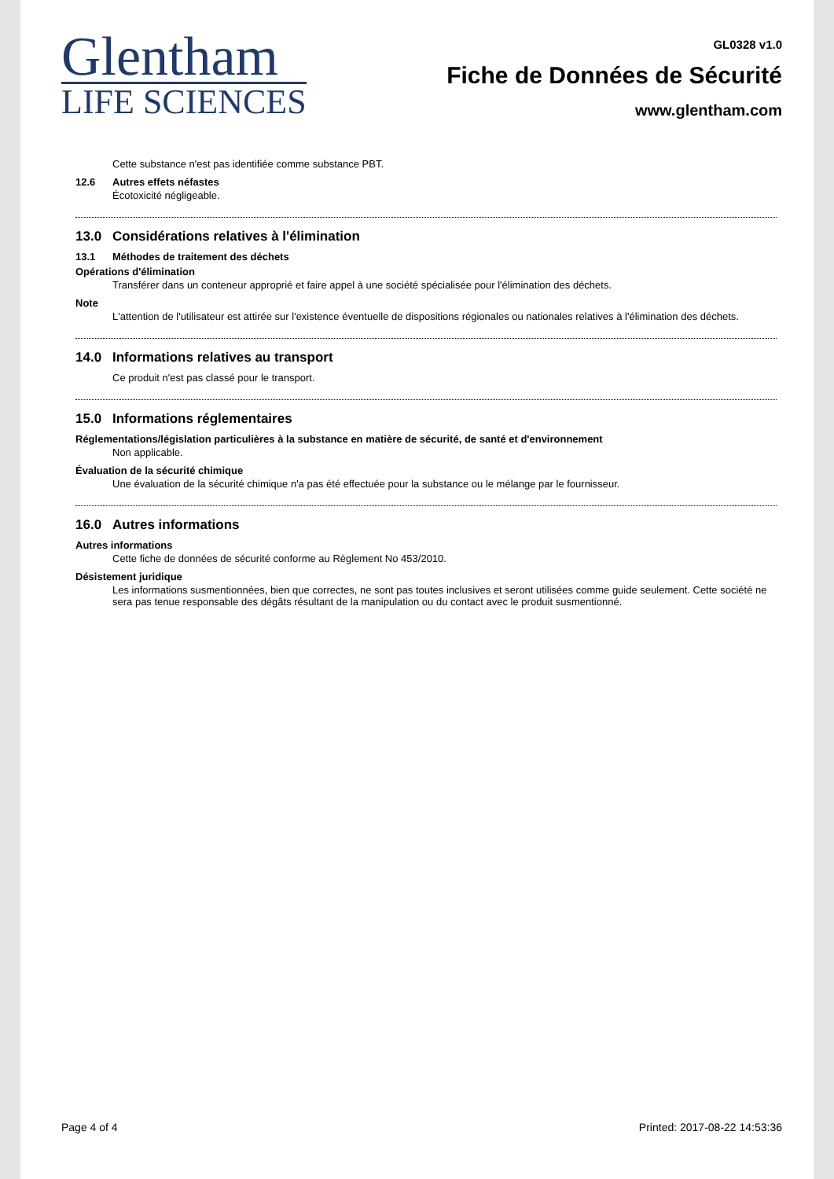Glentham
LIFE SCIENCES
GL0328 v1.0
Fiche de Données de Sécurité
www.glentham.com
Cette substance n'est pas identifiée comme substance PBT.
12.6 Autres effets néfastes
Écotoxicité négligeable.
13.0 Considérations relatives à l'élimination
13.1 Méthodes de traitement des déchets
Opérations d'élimination
Transférer dans un conteneur approprié et faire appel à une société spécialisée pour l'élimination des déchets.
Note
L'attention de l'utilisateur est attirée sur l'existence éventuelle de dispositions régionales ou nationales relatives à l'élimination des déchets.
14.0 Informations relatives au transport
Ce produit n'est pas classé pour le transport.
15.0 Informations réglementaires
Réglementations/législation particulières à la substance en matière de sécurité, de santé et d'environnement
Non applicable.
Évaluation de la sécurité chimique
Une évaluation de la sécurité chimique n'a pas été effectuée pour la substance ou le mélange par le fournisseur.
16.0 Autres informations
Autres informations
Cette fiche de données de sécurité conforme au Règlement No 453/2010.
Désistement juridique
Les informations susmentionnées, bien que correctes, ne sont pas toutes inclusives et seront utilisées comme guide seulement. Cette société ne sera pas tenue responsable des dégâts résultant de la manipulation ou du contact avec le produit susmentionné.
Page 4 of 4 Printed: 2017-08-22 14:53:36